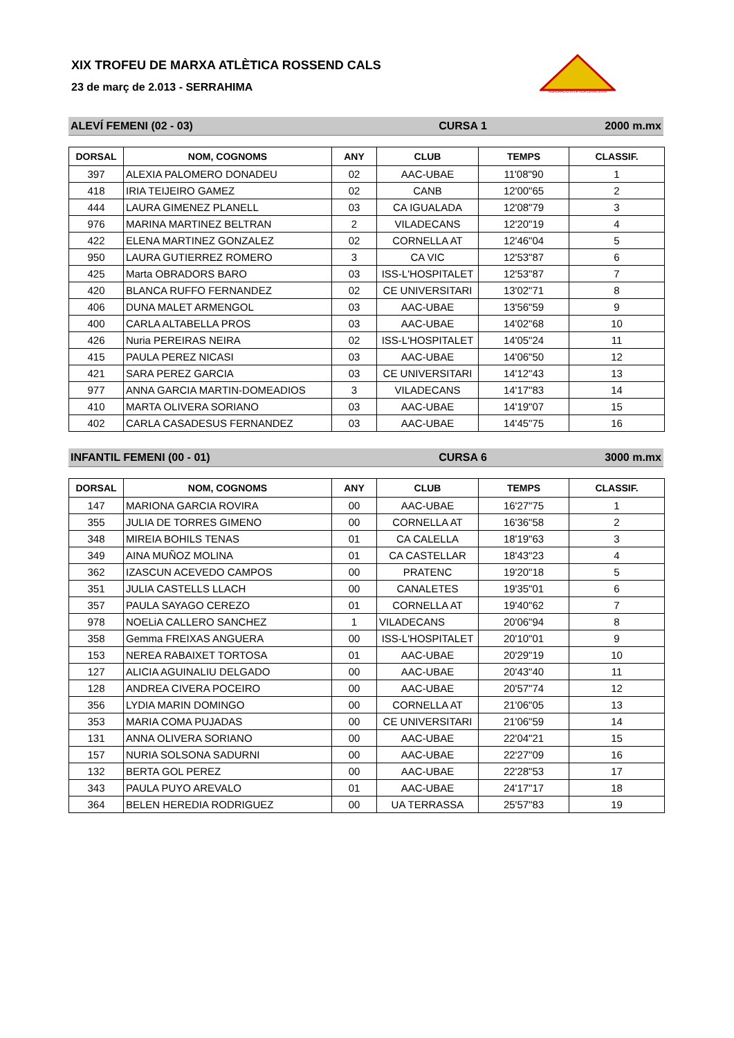AGRUPACIÓ ATLÈTICA CATALUNYA
XIX TROFEU DE MARXA ATLÈTICA ROSSEND CALS
23 de març de 2.013 - SERRAHIMA
ALEVÍ FEMENI (02 - 03) CURSA 1 2000 m.mx
| DORSAL | NOM, COGNOMS | ANY | CLUB | TEMPS | CLASSIF. |
| --- | --- | --- | --- | --- | --- |
| 397 | ALEXIA PALOMERO DONADEU | 02 | AAC-UBAE | 11'08"90 | 1 |
| 418 | IRIA TEIJEIRO GAMEZ | 02 | CANB | 12'00"65 | 2 |
| 444 | LAURA GIMENEZ PLANELL | 03 | CA IGUALADA | 12'08"79 | 3 |
| 976 | MARINA MARTINEZ BELTRAN | 2 | VILADECANS | 12'20"19 | 4 |
| 422 | ELENA MARTINEZ GONZALEZ | 02 | CORNELLA AT | 12'46"04 | 5 |
| 950 | LAURA GUTIERREZ ROMERO | 3 | CA VIC | 12'53"87 | 6 |
| 425 | Marta OBRADORS BARO | 03 | ISS-L'HOSPITALET | 12'53"87 | 7 |
| 420 | BLANCA RUFFO FERNANDEZ | 02 | CE UNIVERSITARI | 13'02"71 | 8 |
| 406 | DUNA MALET ARMENGOL | 03 | AAC-UBAE | 13'56"59 | 9 |
| 400 | CARLA ALTABELLA PROS | 03 | AAC-UBAE | 14'02"68 | 10 |
| 426 | Nuria PEREIRAS NEIRA | 02 | ISS-L'HOSPITALET | 14'05"24 | 11 |
| 415 | PAULA PEREZ NICASI | 03 | AAC-UBAE | 14'06"50 | 12 |
| 421 | SARA PEREZ GARCIA | 03 | CE UNIVERSITARI | 14'12"43 | 13 |
| 977 | ANNA GARCIA MARTIN-DOMEADIOS | 3 | VILADECANS | 14'17"83 | 14 |
| 410 | MARTA OLIVERA SORIANO | 03 | AAC-UBAE | 14'19"07 | 15 |
| 402 | CARLA CASADESUS FERNANDEZ | 03 | AAC-UBAE | 14'45"75 | 16 |
INFANTIL FEMENI (00 - 01) CURSA 6 3000 m.mx
| DORSAL | NOM, COGNOMS | ANY | CLUB | TEMPS | CLASSIF. |
| --- | --- | --- | --- | --- | --- |
| 147 | MARIONA GARCIA ROVIRA | 00 | AAC-UBAE | 16'27"75 | 1 |
| 355 | JULIA DE TORRES GIMENO | 00 | CORNELLA AT | 16'36"58 | 2 |
| 348 | MIREIA BOHILS TENAS | 01 | CA CALELLA | 18'19"63 | 3 |
| 349 | AINA MUÑOZ MOLINA | 01 | CA CASTELLAR | 18'43"23 | 4 |
| 362 | IZASCUN ACEVEDO CAMPOS | 00 | PRATENC | 19'20"18 | 5 |
| 351 | JULIA CASTELLS LLACH | 00 | CANALETES | 19'35"01 | 6 |
| 357 | PAULA SAYAGO CEREZO | 01 | CORNELLA AT | 19'40"62 | 7 |
| 978 | NOELiA CALLERO SANCHEZ | 1 | VILADECANS | 20'06"94 | 8 |
| 358 | Gemma FREIXAS ANGUERA | 00 | ISS-L'HOSPITALET | 20'10"01 | 9 |
| 153 | NEREA RABAIXET TORTOSA | 01 | AAC-UBAE | 20'29"19 | 10 |
| 127 | ALICIA AGUINALIU DELGADO | 00 | AAC-UBAE | 20'43"40 | 11 |
| 128 | ANDREA CIVERA POCEIRO | 00 | AAC-UBAE | 20'57"74 | 12 |
| 356 | LYDIA MARIN DOMINGO | 00 | CORNELLA AT | 21'06"05 | 13 |
| 353 | MARIA COMA PUJADAS | 00 | CE UNIVERSITARI | 21'06"59 | 14 |
| 131 | ANNA OLIVERA SORIANO | 00 | AAC-UBAE | 22'04"21 | 15 |
| 157 | NURIA SOLSONA SADURNI | 00 | AAC-UBAE | 22'27"09 | 16 |
| 132 | BERTA GOL PEREZ | 00 | AAC-UBAE | 22'28"53 | 17 |
| 343 | PAULA PUYO AREVALO | 01 | AAC-UBAE | 24'17"17 | 18 |
| 364 | BELEN HEREDIA RODRIGUEZ | 00 | UA TERRASSA | 25'57"83 | 19 |